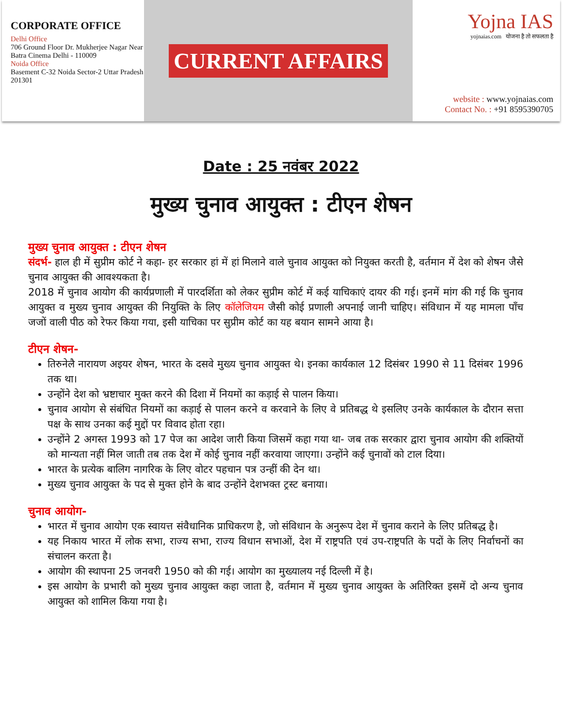CORPORATE OFFICE
Delhi Office
706 Ground Floor Dr. Mukherjee Nagar Near Batra Cinema Delhi - 110009
Noida Office
Basement C-32 Noida Sector-2 Uttar Pradesh 201301
CURRENT AFFAIRS
Yojna IAS
yojnaias.com योजना है तो सफलता है
website : www.yojnaias.com
Contact No. : +91 8595390705
Date : 25 नवंबर 2022
मुख्य चुनाव आयुक्त : टीएन शेषन
मुख्य चुनाव आयुक्त : टीएन शेषन
संदर्भ- हाल ही में सुप्रीम कोर्ट ने कहा- हर सरकार हां में हां मिलाने वाले चुनाव आयुक्त को नियुक्त करती है, वर्तमान में देश को शेषन जैसे चुनाव आयुक्त की आवश्यकता है।
2018 में चुनाव आयोग की कार्यप्रणाली में पारदर्शिता को लेकर सुप्रीम कोर्ट में कई याचिकाएं दायर की गई। इनमें मांग की गई कि चुनाव आयुक्त व मुख्य चुनाव आयुक्त की नियुक्ति के लिए कॉलेजियम जैसी कोई प्रणाली अपनाई जानी चाहिए। संविधान में यह मामला पाँच जजों वाली पीठ को रेफर किया गया, इसी याचिका पर सुप्रीम कोर्ट का यह बयान सामने आया है।
टीएन शेषन-
तिरुनेलै नारायण अइयर शेषन, भारत के दसवे मुख्य चुनाव आयुक्त थे। इनका कार्यकाल 12 दिसंबर 1990 से 11 दिसंबर 1996 तक था।
उन्होंने देश को भ्रष्टाचार मुक्त करने की दिशा में नियमों का कड़ाई से पालन किया।
चुनाव आयोग से संबंधित नियमों का कड़ाई से पालन करने व करवाने के लिए वे प्रतिबद्ध थे इसलिए उनके कार्यकाल के दौरान सत्ता पक्ष के साथ उनका कई मुद्दों पर विवाद होता रहा।
उन्होंने 2 अगस्त 1993 को 17 पेज का आदेश जारी किया जिसमें कहा गया था- जब तक सरकार द्वारा चुनाव आयोग की शक्तियों को मान्यता नहीं मिल जाती तब तक देश में कोई चुनाव नहीं करवाया जाएगा। उन्होंने कई चुनावों को टाल दिया।
भारत के प्रत्येक बालिग नागरिक के लिए वोटर पहचान पत्र उन्हीं की देन था।
मुख्य चुनाव आयुक्त के पद से मुक्त होने के बाद उन्होंने देशभक्त ट्रस्ट बनाया।
चुनाव आयोग-
भारत में चुनाव आयोग एक स्वायत्त संवैधानिक प्राधिकरण है, जो संविधान के अनुरूप देश में चुनाव कराने के लिए प्रतिबद्ध है।
यह निकाय भारत में लोक सभा, राज्य सभा, राज्य विधान सभाओं, देश में राष्ट्रपति एवं उप-राष्ट्रपति के पदों के लिए निर्वाचनों का संचालन करता है।
आयोग की स्थापना 25 जनवरी 1950 को की गई। आयोग का मुख्यालय नई दिल्ली में है।
इस आयोग के प्रभारी को मुख्य चुनाव आयुक्त कहा जाता है, वर्तमान में मुख्य चुनाव आयुक्त के अतिरिक्त इसमें दो अन्य चुनाव आयुक्त को शामिल किया गया है।